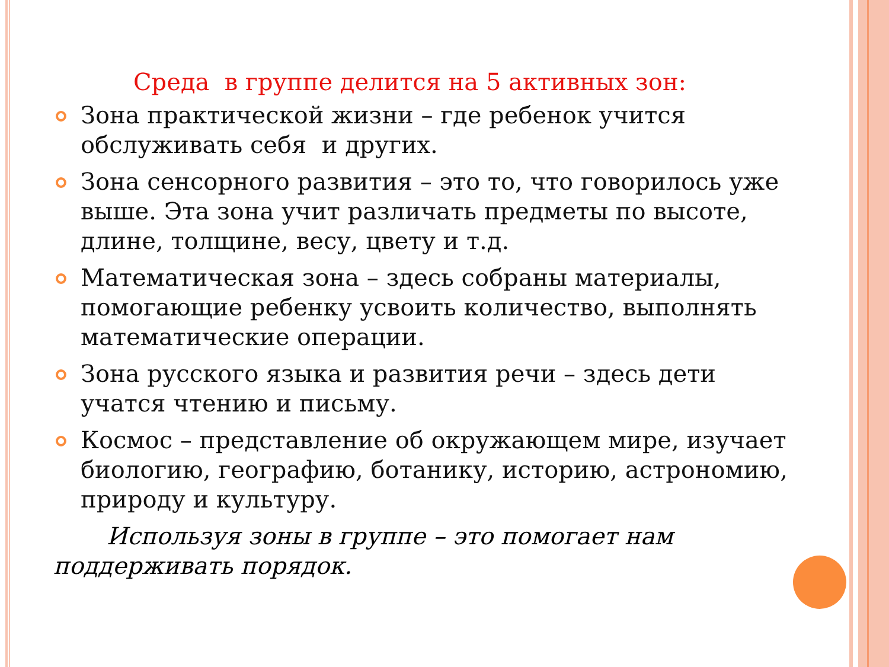Среда в группе делится на 5 активных зон:
Зона практической жизни – где ребенок учится обслуживать себя и других.
Зона сенсорного развития – это то, что говорилось уже выше. Эта зона учит различать предметы по высоте, длине, толщине, весу, цвету и т.д.
Математическая зона – здесь собраны материалы, помогающие ребенку усвоить количество, выполнять математические операции.
Зона русского языка и развития речи – здесь дети учатся чтению и письму.
Космос – представление об окружающем мире, изучает биологию, географию, ботанику, историю, астрономию, природу и культуру.
Используя зоны в группе – это помогает нам поддерживать порядок.